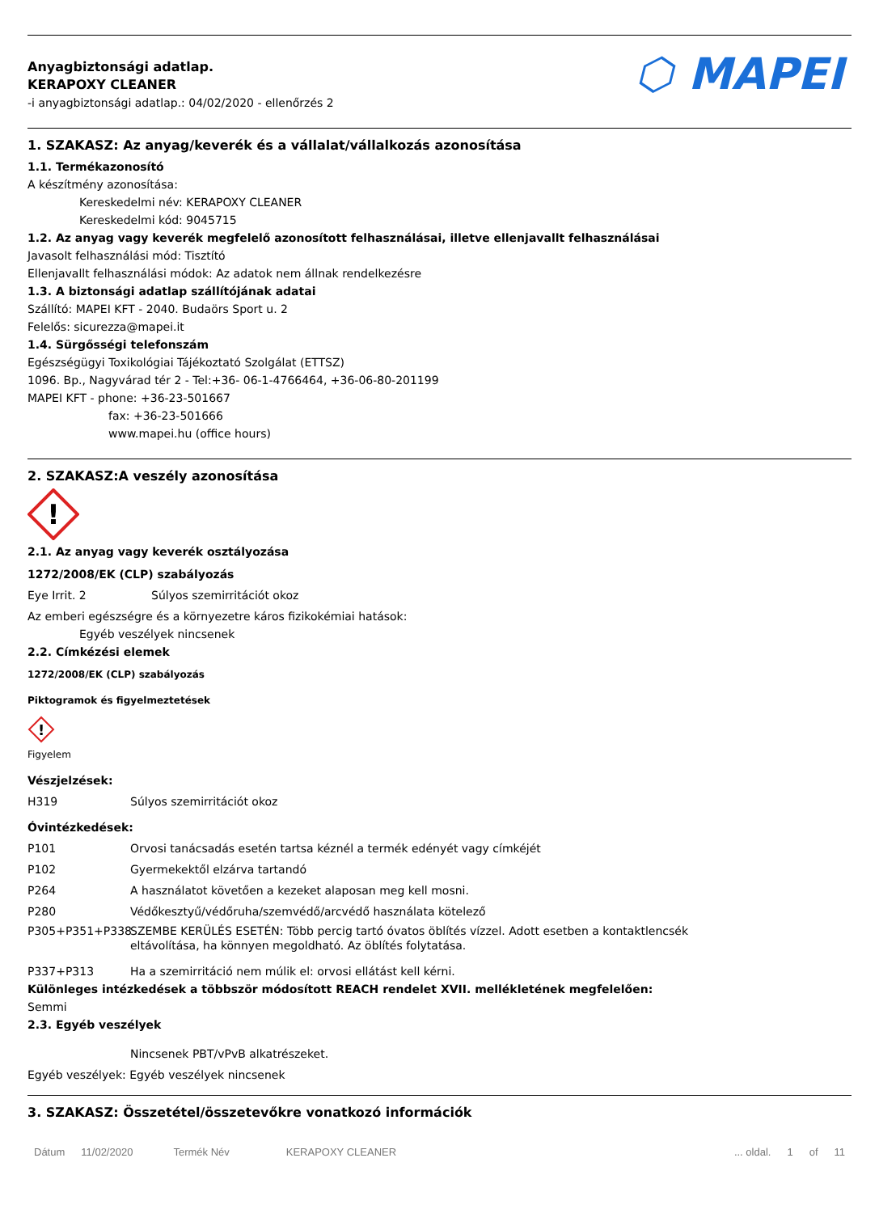Anyagbiztonsági adatlap.
KERAPOXY CLEANER
-i anyagbiztonsági adatlap.: 04/02/2020 - ellenőrzés 2
⬡ MAPEI
1. SZAKASZ: Az anyag/keverék és a vállalat/vállalkozás azonosítása
1.1. Termékazonosító
A készítmény azonosítása:
Kereskedelmi név: KERAPOXY CLEANER
Kereskedelmi kód: 9045715
1.2. Az anyag vagy keverék megfelelő azonosított felhasználásai, illetve ellenjavallt felhasználásai
Javasolt felhasználási mód: Tisztító
Ellenjavallt felhasználási módok: Az adatok nem állnak rendelkezésre
1.3. A biztonsági adatlap szállítójának adatai
Szállító: MAPEI KFT - 2040. Budaörs Sport u. 2
Felelős: sicurezza@mapei.it
1.4. Sürgősségi telefonszám
Egészségügyi Toxikológiai Tájékoztató Szolgálat (ETTSZ)
1096. Bp., Nagyvárad tér 2 - Tel:+36- 06-1-4766464, +36-06-80-201199
MAPEI KFT - phone: +36-23-501667
fax: +36-23-501666
www.mapei.hu (office hours)
2. SZAKASZ:A veszély azonosítása
!
2.1. Az anyag vagy keverék osztályozása
1272/2008/EK (CLP) szabályozás
Eye Irrit. 2 Súlyos szemirritációt okoz
Az emberi egészségre és a környezetre káros fizikokémiai hatások:
Egyéb veszélyek nincsenek
2.2. Címkézési elemek
1272/2008/EK (CLP) szabályozás
Piktogramok és figyelmeztetések
!
Figyelem
Vészjelzések:
H319 Súlyos szemirritációt okoz
Óvintézkedések:
P101 Orvosi tanácsadás esetén tartsa kéznél a termék edényét vagy címkéjét
P102 Gyermekektől elzárva tartandó
P264 A használatot követően a kezeket alaposan meg kell mosni.
P280 Védőkesztyű/védőruha/szemvédő/arcvédő használata kötelező
P305+P351+P338 SZEMBE KERÜLÉS ESETÉN: Több percig tartó óvatos öblítés vízzel. Adott esetben a kontaktlencsék eltávolítása, ha könnyen megoldható. Az öblítés folytatása.
P337+P313 Ha a szemirritáció nem múlik el: orvosi ellátást kell kérni.
Különleges intézkedések a többször módosított REACH rendelet XVII. mellékletének megfelelően:
Semmi
2.3. Egyéb veszélyek
Nincsenek PBT/vPvB alkatrészeket.
Egyéb veszélyek: Egyéb veszélyek nincsenek
3. SZAKASZ: Összetétel/összetevőkre vonatkozó információk
Dátum 11/02/2020 Termék Név KERAPOXY CLEANER... oldal. 1 of 11